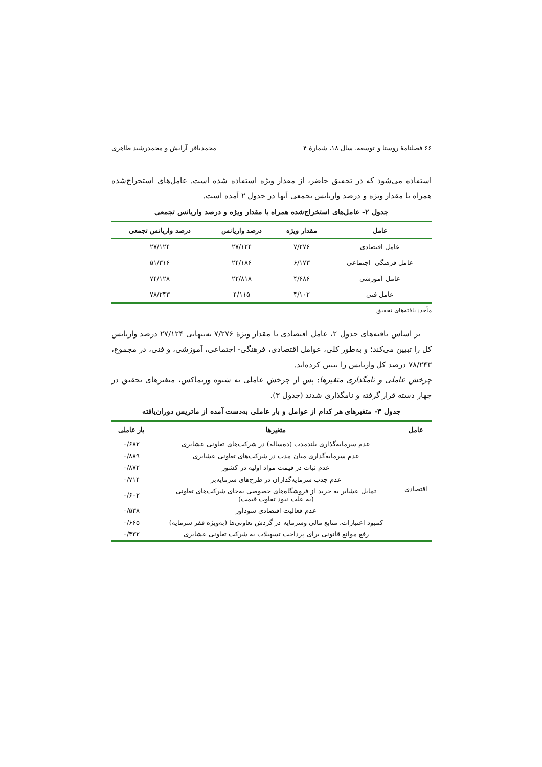۶۶ فصلنامهٔ روستا و توسعه، سال ۱۸، شمارهٔ ۴ محمدباقر آرایش و محمدرشید طاهری
استفاده می‌شود که در تحقیق حاضر، از مقدار ویژه استفاده شده است. عامل‌های استخراج‌شده همراه با مقدار ویژه و درصد واریانس تجمعی آنها در جدول ۲ آمده است.
جدول ۲- عامل‌های استخراج‌شده همراه با مقدار ویژه و درصد واریانس تجمعی
| عامل | مقدار ویژه | درصد واریانس | درصد واریانس تجمعی |
| --- | --- | --- | --- |
| عامل اقتصادی | ۷/۲۷۶ | ۲۷/۱۲۴ | ۲۷/۱۲۴ |
| عامل فرهنگی- اجتماعی | ۶/۱۷۳ | ۲۴/۱۸۶ | ۵۱/۳۱۶ |
| عامل آموزشی | ۴/۶۸۶ | ۲۲/۸۱۸ | ۷۴/۱۲۸ |
| عامل فنی | ۴/۱۰۲ | ۴/۱۱۵ | ۷۸/۲۴۳ |
مأخذ: یافته‌های تحقیق
بر اساس یافته‌های جدول ۲، عامل اقتصادی با مقدار ویژهٔ ۷/۲۷۶ به‌تنهایی ۲۷/۱۲۴ درصد واریانس کل را تبیین می‌کند؛ و به‌طور کلی، عوامل اقتصادی، فرهنگی- اجتماعی، آموزشی، و فنی، در مجموع، ۷۸/۲۴۳ درصد کل واریانس را تبیین کرده‌اند.
چرخش عاملی و نامگذاری متغیرها: پس از چرخش عاملی به شیوه وریماکس، متغیرهای تحقیق در چهار دسته قرار گرفته و نامگذاری شدند (جدول ۳).
جدول ۳- متغیرهای هر کدام از عوامل و بار عاملی به‌دست آمده از ماتریس دوران‌یافته
| عامل | متغیرها | بار عاملی |
| --- | --- | --- |
| اقتصادی | عدم سرمایه‌گذاری بلندمدت (ده‌ساله) در شرکت‌های تعاونی عشایری | ۰/۶۸۲ |
| | عدم سرمایه‌گذاری میان مدت در شرکت‌های تعاونی عشایری | ۰/۸۸۹ |
| | عدم ثبات در قیمت مواد اولیه در کشور | ۰/۸۷۲ |
| | عدم جذب سرمایه‌گذاران در طرح‌های سرمایه‌بر | ۰/۷۱۴ |
| | تمایل عشایر به خرید از فروشگاه‌های خصوصی به‌جای شرکت‌های تعاونی (به علت نبود تفاوت قیمت) | ۰/۶۰۲ |
| | عدم فعالیت اقتصادی سودآور | ۰/۵۳۸ |
| | کمبود اعتبارات، منابع مالی وسرمایه در گردش تعاونی‌ها (به‌ویژه فقر سرمایه) | ۰/۶۶۵ |
| | رفع موانع قانونی برای پرداخت تسهیلات به شرکت تعاونی عشایری | ۰/۴۳۲ |